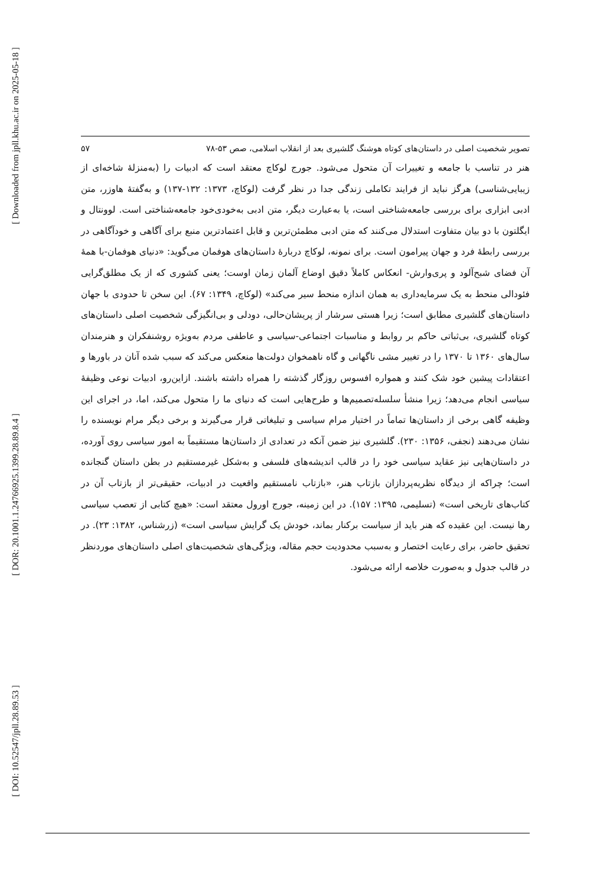[ Downloaded from jpll.khu.ac.ir on 2025-05-18 ]
[ DOR: 20.1001.1.24766925.1399.28.89.8.4 ]
[ DOI: 10.52547/jpll.28.89.53 ]
تصویر شخصیت اصلی در داستان‌های کوتاه هوشنگ گلشیری بعد از انقلاب اسلامی، صص ۵۳-۷۸ ۵۷
هنر در تناسب با جامعه و تغییرات آن متحول می‌شود. جورج لوکاچ معتقد است که ادبیات را (به‌منزلهٔ شاخه‌ای از زیبایی‌شناسی) هرگز نباید از فرایند تکاملی زندگی جدا در نظر گرفت (لوکاچ، ۱۳۷۳: ۱۳۲-۱۳۷) و به‌گفتهٔ هاوزر، متن ادبی ابزاری برای بررسی جامعه‌شناختی است، یا به‌عبارت دیگر، متن ادبی به‌خودی‌خود جامعه‌شناختی است. لوونتال و ایگلتون با دو بیان متفاوت استدلال می‌کنند که متن ادبی مطمئن‌ترین و قابل اعتمادترین منبع برای آگاهی و خودآگاهی در بررسی رابطهٔ فرد و جهان پیرامون است. برای نمونه، لوکاچ دربارهٔ داستان‌های هوفمان می‌گوید: «دنیای هوفمان-با همهٔ آن فضای شبح‌آلود و پری‌وارش- انعکاس کاملاً دقیق اوضاع آلمان زمان اوست؛ یعنی کشوری که از یک مطلق‌گرایی فئودالی منحط به یک سرمایه‌داری به همان اندازه منحط سیر می‌کند» (لوکاچ، ۱۳۴۹: ۶۷). این سخن تا حدودی با جهان داستان‌های گلشیری مطابق است؛ زیرا هستی سرشار از پریشان‌حالی، دودلی و بی‌انگیزگی شخصیت اصلی داستان‌های کوتاه گلشیری، بی‌ثباتی حاکم بر روابط و مناسبات اجتماعی-سیاسی و عاطفی مردم به‌ویژه روشنفکران و هنرمندان سال‌های ۱۳۶۰ تا ۱۳۷۰ را در تغییر مشی ناگهانی و گاه ناهمخوان دولت‌ها منعکس می‌کند که سبب شده آنان در باورها و اعتقادات پیشین خود شک کنند و همواره افسوس روزگار گذشته را همراه داشته باشند. ازاین‌رو، ادبیات نوعی وظیفهٔ سیاسی انجام می‌دهد؛ زیرا منشأ سلسله‌تصمیم‌ها و طرح‌هایی است که دنیای ما را متحول می‌کند، اما، در اجرای این وظیفه گاهی برخی از داستان‌ها تماماً در اختیار مرام سیاسی و تبلیغاتی قرار می‌گیرند و برخی دیگر مرام نویسنده را نشان می‌دهند (نجفی، ۱۳۵۶: ۲۳۰). گلشیری نیز ضمن آنکه در تعدادی از داستان‌ها مستقیماً به امور سیاسی روی آورده، در داستان‌هایی نیز عقاید سیاسی خود را در قالب اندیشه‌های فلسفی و به‌شکل غیرمستقیم در بطن داستان گنجانده است؛ چراکه از دیدگاه نظریه‌پردازان بازتاب هنر، «بازتاب نامستقیم واقعیت در ادبیات، حقیقی‌تر از بازتاب آن در کتاب‌های تاریخی است» (تسلیمی، ۱۳۹۵: ۱۵۷). در این زمینه، جورج اورول معتقد است: «هیچ کتابی از تعصب سیاسی رها نیست. این عقیده که هنر باید از سیاست برکنار بماند، خودش یک گرایش سیاسی است» (زرشناس، ۱۳۸۲: ۲۳). در تحقیق حاضر، برای رعایت اختصار و به‌سبب محدودیت حجم مقاله، ویژگی‌های شخصیت‌های اصلی داستان‌های موردنظر در قالب جدول و به‌صورت خلاصه ارائه می‌شود.